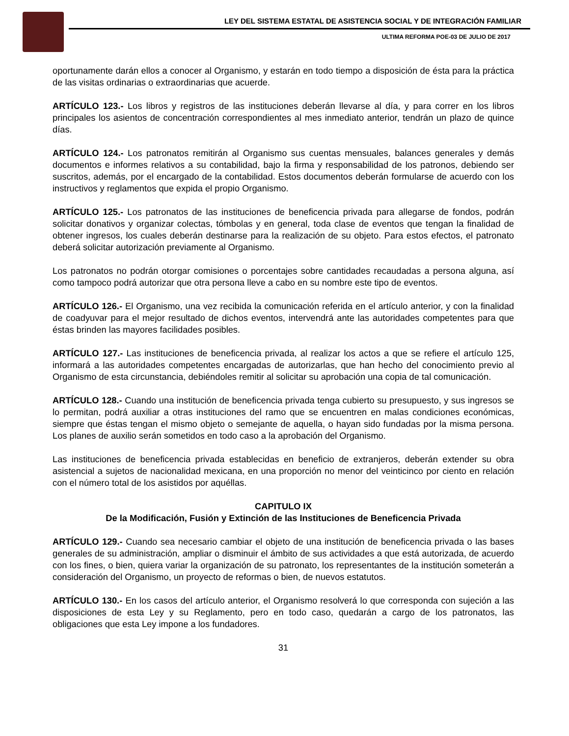LEY DEL SISTEMA ESTATAL DE ASISTENCIA SOCIAL Y DE INTEGRACIÓN FAMILIAR
ULTIMA REFORMA POE-03 DE JULIO DE 2017
oportunamente darán ellos a conocer al Organismo, y estarán en todo tiempo a disposición de ésta para la práctica de las visitas ordinarias o extraordinarias que acuerde.
ARTÍCULO 123.- Los libros y registros de las instituciones deberán llevarse al día, y para correr en los libros principales los asientos de concentración correspondientes al mes inmediato anterior, tendrán un plazo de quince días.
ARTÍCULO 124.- Los patronatos remitirán al Organismo sus cuentas mensuales, balances generales y demás documentos e informes relativos a su contabilidad, bajo la firma y responsabilidad de los patronos, debiendo ser suscritos, además, por el encargado de la contabilidad. Estos documentos deberán formularse de acuerdo con los instructivos y reglamentos que expida el propio Organismo.
ARTÍCULO 125.- Los patronatos de las instituciones de beneficencia privada para allegarse de fondos, podrán solicitar donativos y organizar colectas, tómbolas y en general, toda clase de eventos que tengan la finalidad de obtener ingresos, los cuales deberán destinarse para la realización de su objeto. Para estos efectos, el patronato deberá solicitar autorización previamente al Organismo.
Los patronatos no podrán otorgar comisiones o porcentajes sobre cantidades recaudadas a persona alguna, así como tampoco podrá autorizar que otra persona lleve a cabo en su nombre este tipo de eventos.
ARTÍCULO 126.- El Organismo, una vez recibida la comunicación referida en el artículo anterior, y con la finalidad de coadyuvar para el mejor resultado de dichos eventos, intervendrá ante las autoridades competentes para que éstas brinden las mayores facilidades posibles.
ARTÍCULO 127.- Las instituciones de beneficencia privada, al realizar los actos a que se refiere el artículo 125, informará a las autoridades competentes encargadas de autorizarlas, que han hecho del conocimiento previo al Organismo de esta circunstancia, debiéndoles remitir al solicitar su aprobación una copia de tal comunicación.
ARTÍCULO 128.- Cuando una institución de beneficencia privada tenga cubierto su presupuesto, y sus ingresos se lo permitan, podrá auxiliar a otras instituciones del ramo que se encuentren en malas condiciones económicas, siempre que éstas tengan el mismo objeto o semejante de aquella, o hayan sido fundadas por la misma persona. Los planes de auxilio serán sometidos en todo caso a la aprobación del Organismo.
Las instituciones de beneficencia privada establecidas en beneficio de extranjeros, deberán extender su obra asistencial a sujetos de nacionalidad mexicana, en una proporción no menor del veinticinco por ciento en relación con el número total de los asistidos por aquéllas.
CAPITULO IX
De la Modificación, Fusión y Extinción de las Instituciones de Beneficencia Privada
ARTÍCULO 129.- Cuando sea necesario cambiar el objeto de una institución de beneficencia privada o las bases generales de su administración, ampliar o disminuir el ámbito de sus actividades a que está autorizada, de acuerdo con los fines, o bien, quiera variar la organización de su patronato, los representantes de la institución someterán a consideración del Organismo, un proyecto de reformas o bien, de nuevos estatutos.
ARTÍCULO 130.- En los casos del artículo anterior, el Organismo resolverá lo que corresponda con sujeción a las disposiciones de esta Ley y su Reglamento, pero en todo caso, quedarán a cargo de los patronatos, las obligaciones que esta Ley impone a los fundadores.
31